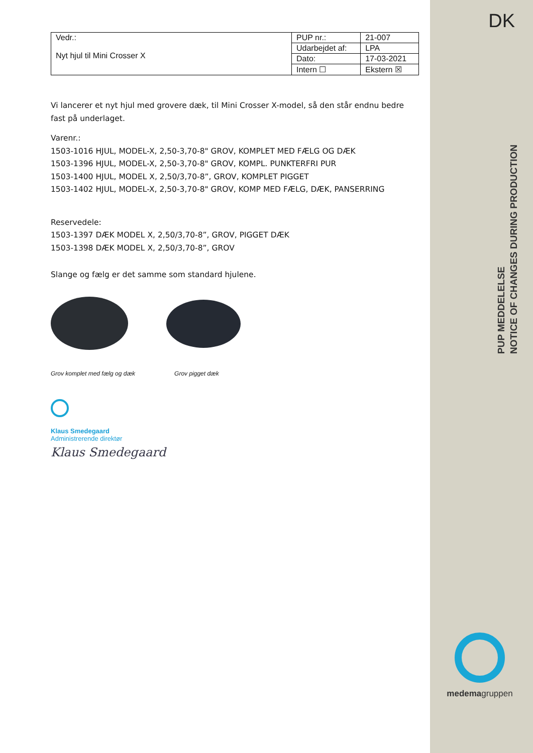DK
PUP MEDDELELSE
NOTICE OF CHANGES DURING PRODUCTION
| Vedr.: Nyt hjul til Mini Crosser X | PUP nr.: | 21-007 |
| | Udarbejdet af: | LPA |
| | Dato: | 17-03-2021 |
| | Intern ☐ | Ekstern ☒ |
Vi lancerer et nyt hjul med grovere dæk, til Mini Crosser X-model, så den står endnu bedre fast på underlaget.
Varenr.:
1503-1016 HJUL, MODEL-X, 2,50-3,70-8" GROV, KOMPLET MED FÆLG OG DÆK
1503-1396 HJUL, MODEL-X, 2,50-3,70-8" GROV, KOMPL. PUNKTERFRI PUR
1503-1400 HJUL, MODEL X, 2,50/3,70-8”, GROV, KOMPLET PIGGET
1503-1402 HJUL, MODEL-X, 2,50-3,70-8" GROV, KOMP MED FÆLG, DÆK, PANSERRING
Reservedele:
1503-1397 DÆK MODEL X, 2,50/3,70-8”, GROV, PIGGET DÆK
1503-1398 DÆK MODEL X, 2,50/3,70-8”, GROV
Slange og fælg er det samme som standard hjulene.
Grov komplet med fælg og dæk Grov pigget dæk
Klaus Smedegaard
Administrerende direktør
Klaus Smedegaard
medemagruppen